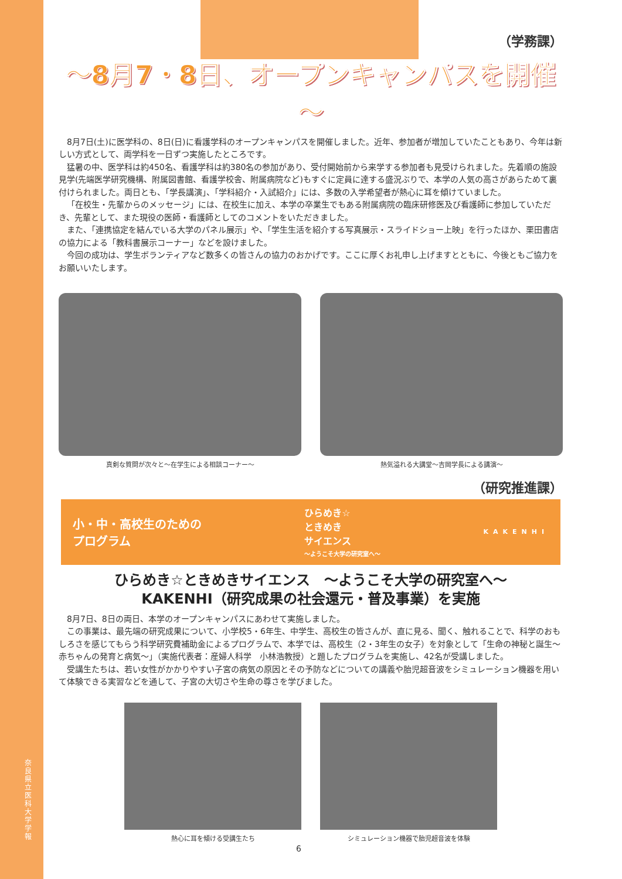奈良県立医科大学 学報
（学務課）
～8月7・8日、オープンキャンパスを開催～
8月7日(土)に医学科の、8日(日)に看護学科のオープンキャンパスを開催しました。近年、参加者が増加していたこともあり、今年は新しい方式として、両学科を一日ずつ実施したところです。
猛暑の中、医学科は約450名、看護学科は約380名の参加があり、受付開始前から来学する参加者も見受けられました。先着順の施設見学(先端医学研究機構、附属図書館、看護学校舎、附属病院など)もすぐに定員に達する盛況ぶりで、本学の人気の高さがあらためて裏付けられました。両日とも、「学長講演」、「学科紹介・入試紹介」には、多数の入学希望者が熱心に耳を傾けていました。
「在校生・先輩からのメッセージ」には、在校生に加え、本学の卒業生でもある附属病院の臨床研修医及び看護師に参加していただき、先輩として、また現役の医師・看護師としてのコメントをいただきました。
また、「連携協定を結んでいる大学のパネル展示」や、「学生生活を紹介する写真展示・スライドショー上映」を行ったほか、栗田書店の協力による「教科書展示コーナー」などを設けました。
今回の成功は、学生ボランティアなど数多くの皆さんの協力のおかげです。ここに厚くお礼申し上げますとともに、今後ともご協力をお願いいたします。
真剣な質問が次々と～在学生による相談コーナー～
熱気溢れる大講堂～吉岡学長による講演～
（研究推進課）
小・中・高校生のための
プログラム
ひらめき☆
ときめき
サイエンス
～ようこそ大学の研究室へ～
KAKENHI
ひらめき☆ときめきサイエンス　～ようこそ大学の研究室へ～
KAKENHI（研究成果の社会還元・普及事業）を実施
8月7日、8日の両日、本学のオープンキャンパスにあわせて実施しました。
この事業は、最先端の研究成果について、小学校5・6年生、中学生、高校生の皆さんが、直に見る、聞く、触れることで、科学のおもしろさを感じてもらう科学研究費補助金によるプログラムで、本学では、高校生（2・3年生の女子）を対象として「生命の神秘と誕生～赤ちゃんの発育と病気～」（実施代表者：産婦人科学　小林浩教授）と題したプログラムを実施し、42名が受講しました。
受講生たちは、若い女性がかかりやすい子宮の病気の原因とその予防などについての講義や胎児超音波をシミュレーション機器を用いて体験できる実習などを通して、子宮の大切さや生命の尊さを学びました。
熱心に耳を傾ける受講生たち シミュレーション機器で胎児超音波を体験
6